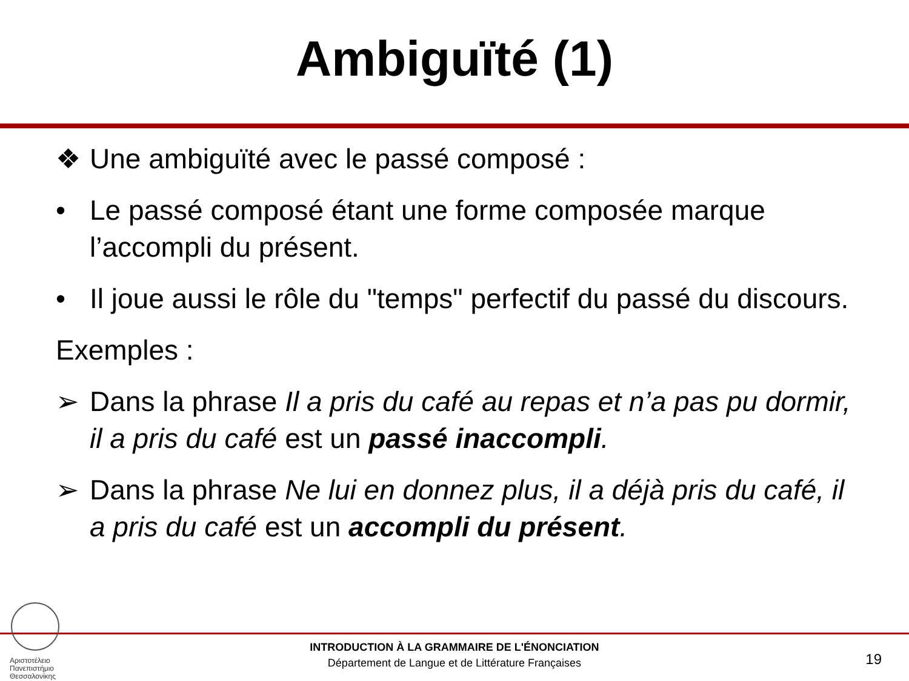Ambiguïté (1)
❖ Une ambiguïté avec le passé composé :
• Le passé composé étant une forme composée marque l’accompli du présent.
• Il joue aussi le rôle du "temps" perfectif du passé du discours.
Exemples :
➢ Dans la phrase Il a pris du café au repas et n’a pas pu dormir, il a pris du café est un passé inaccompli.
➢ Dans la phrase Ne lui en donnez plus, il a déjà pris du café, il a pris du café est un accompli du présent.
Αριστοτέλειο
Πανεπιστήμιο
Θεσσαλονίκης
INTRODUCTION À LA GRAMMAIRE DE L'ÉNONCIATION
Département de Langue et de Littérature Françaises
19